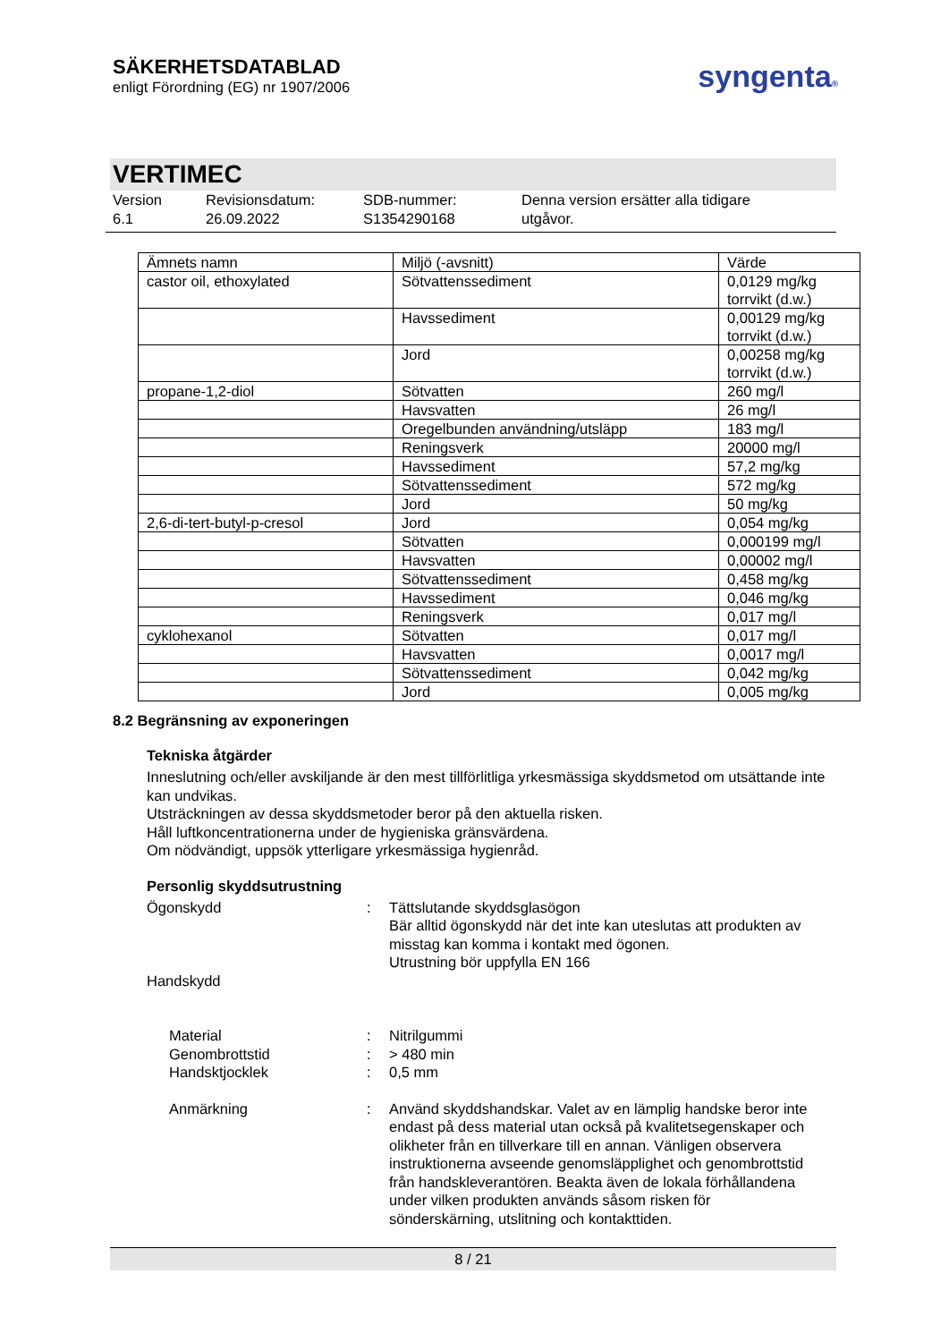SÄKERHETSDATABLAD
enligt Förordning (EG) nr 1907/2006
syngenta®
VERTIMEC
Version
6.1
Revisionsdatum:
26.09.2022
SDB-nummer:
S1354290168
Denna version ersätter alla tidigare
utgåvor.
| Ämnets namn | Miljö (-avsnitt) | Värde |
| --- | --- | --- |
| castor oil, ethoxylated | Sötvattenssediment | 0,0129 mg/kg torrvikt (d.w.) |
| | Havssediment | 0,00129 mg/kg torrvikt (d.w.) |
| | Jord | 0,00258 mg/kg torrvikt (d.w.) |
| propane-1,2-diol | Sötvatten | 260 mg/l |
| | Havsvatten | 26 mg/l |
| | Oregelbunden användning/utsläpp | 183 mg/l |
| | Reningsverk | 20000 mg/l |
| | Havssediment | 57,2 mg/kg |
| | Sötvattenssediment | 572 mg/kg |
| | Jord | 50 mg/kg |
| 2,6-di-tert-butyl-p-cresol | Jord | 0,054 mg/kg |
| | Sötvatten | 0,000199 mg/l |
| | Havsvatten | 0,00002 mg/l |
| | Sötvattenssediment | 0,458 mg/kg |
| | Havssediment | 0,046 mg/kg |
| | Reningsverk | 0,017 mg/l |
| cyklohexanol | Sötvatten | 0,017 mg/l |
| | Havsvatten | 0,0017 mg/l |
| | Sötvattenssediment | 0,042 mg/kg |
| | Jord | 0,005 mg/kg |
8.2 Begränsning av exponeringen
Tekniska åtgärder
Inneslutning och/eller avskiljande är den mest tillförlitliga yrkesmässiga skyddsmetod om utsättande inte kan undvikas.
Utsträckningen av dessa skyddsmetoder beror på den aktuella risken.
Håll luftkoncentrationerna under de hygieniska gränsvärdena.
Om nödvändigt, uppsök ytterligare yrkesmässiga hygienråd.
Personlig skyddsutrustning
Ögonskydd : Tättslutande skyddsglasögon
Bär alltid ögonskydd när det inte kan uteslutas att produkten av misstag kan komma i kontakt med ögonen.
Utrustning bör uppfylla EN 166
Handskydd
Material : Nitrilgummi
Genombrottstid : > 480 min
Handsktjocklek : 0,5 mm
Anmärkning : Använd skyddshandskar. Valet av en lämplig handske beror inte endast på dess material utan också på kvalitetsegenskaper och olikheter från en tillverkare till en annan. Vänligen observera instruktionerna avseende genomsläpplighet och genombrottstid från handskleverantören. Beakta även de lokala förhållandena under vilken produkten används såsom risken för sönderskärning, utslitning och kontakttiden.
8 / 21